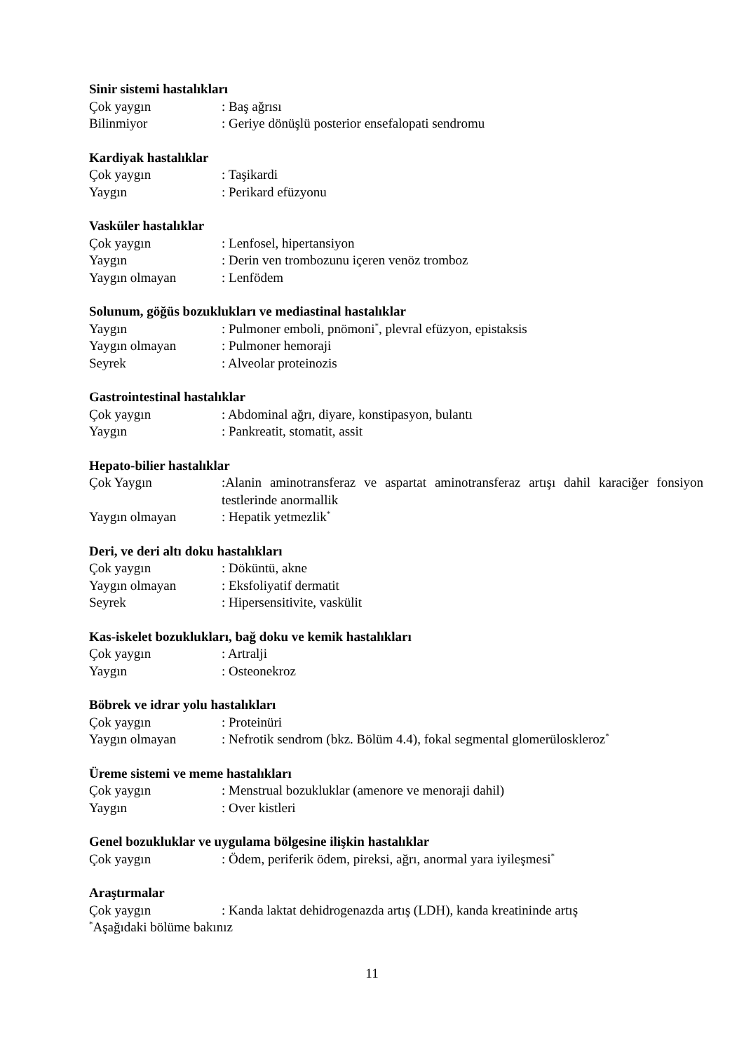Sinir sistemi hastalıkları
Çok yaygın : Baş ağrısı
Bilinmiyor : Geriye dönüşlü posterior ensefalopati sendromu
Kardiyak hastalıklar
Çok yaygın : Taşikardi
Yaygın : Perikard efüzyonu
Vasküler hastalıklar
Çok yaygın : Lenfosel, hipertansiyon
Yaygın : Derin ven trombozunu içeren venöz tromboz
Yaygın olmayan : Lenfödem
Solunum, göğüs bozuklukları ve mediastinal hastalıklar
Yaygın : Pulmoner emboli, pnömoni<sup>*</sup>, plevral efüzyon, epistaksis
Yaygın olmayan : Pulmoner hemoraji
Seyrek : Alveolar proteinozis
Gastrointestinal hastalıklar
Çok yaygın : Abdominal ağrı, diyare, konstipasyon, bulantı
Yaygın : Pankreatit, stomatit, assit
Hepato-bilier hastalıklar
Çok Yaygın :Alanin aminotransferaz ve aspartat aminotransferaz artışı dahil karaciğer fonsiyon testlerinde anormallik
Yaygın olmayan : Hepatik yetmezlik<sup>*</sup>
Deri, ve deri altı doku hastalıkları
Çok yaygın : Döküntü, akne
Yaygın olmayan : Eksfoliyatif dermatit
Seyrek : Hipersensitivite, vaskülit
Kas-iskelet bozuklukları, bağ doku ve kemik hastalıkları
Çok yaygın : Artralji
Yaygın : Osteonekroz
Böbrek ve idrar yolu hastalıkları
Çok yaygın : Proteinüri
Yaygın olmayan : Nefrotik sendrom (bkz. Bölüm 4.4), fokal segmental glomerüloskleroz<sup>*</sup>
Üreme sistemi ve meme hastalıkları
Çok yaygın : Menstrual bozukluklar (amenore ve menoraji dahil)
Yaygın : Over kistleri
Genel bozukluklar ve uygulama bölgesine ilişkin hastalıklar
Çok yaygın : Ödem, periferik ödem, pireksi, ağrı, anormal yara iyileşmesi<sup>*</sup>
Araştırmalar
Çok yaygın : Kanda laktat dehidrogenazda artış (LDH), kanda kreatininde artış
<sup>*</sup> Aşağıdaki bölüme bakınız
11